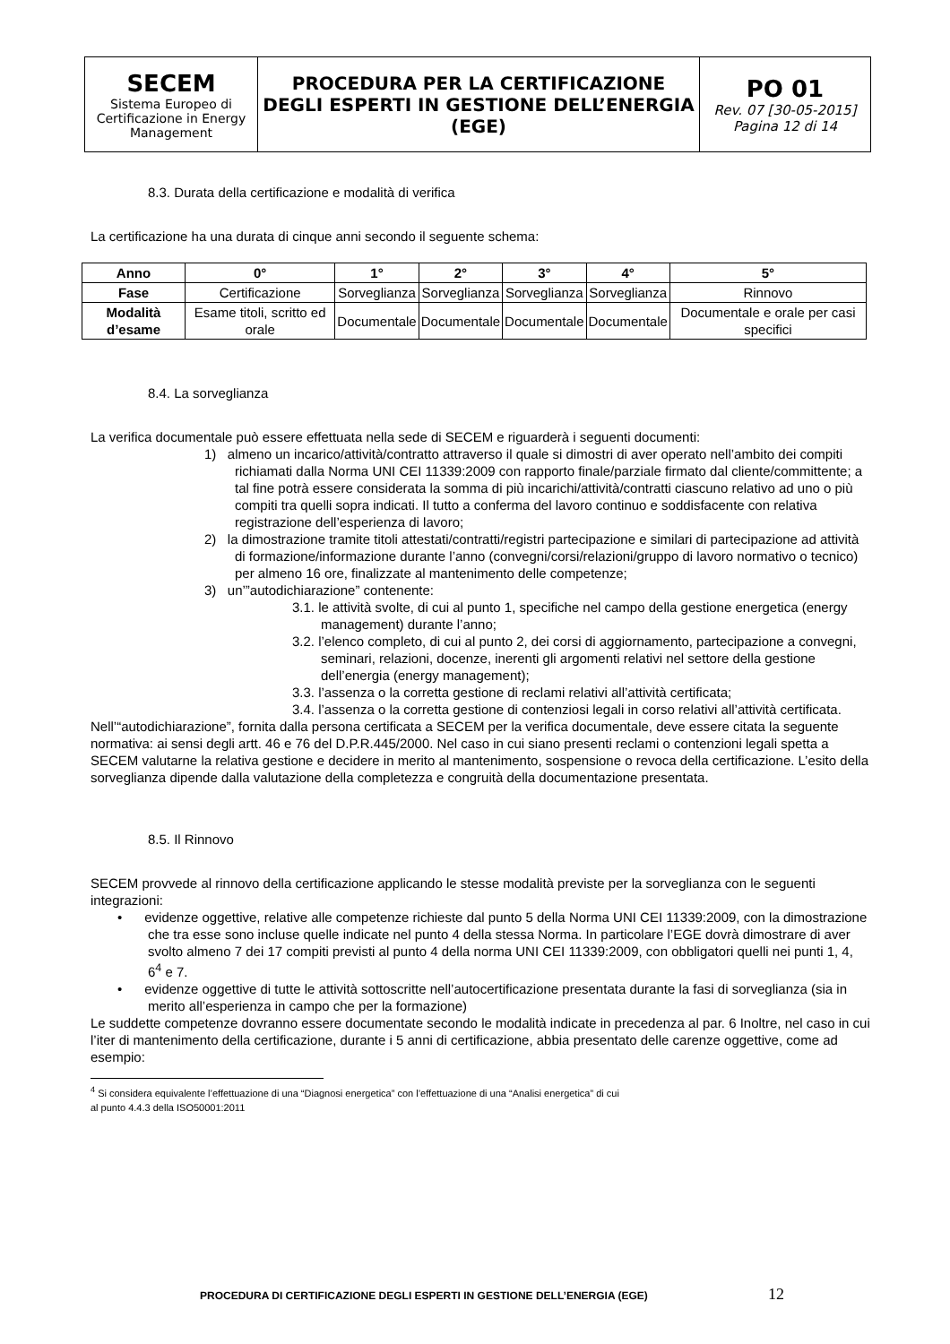| SECEM Sistema Europeo di Certificazione in Energy Management | PROCEDURA PER LA CERTIFICAZIONE DEGLI ESPERTI IN GESTIONE DELL’ENERGIA (EGE) | PO 01 Rev. 07 [30-05-2015] Pagina 12 di 14 |
8.3. Durata della certificazione e modalità di verifica
La certificazione ha una durata di cinque anni secondo il seguente schema:
| Anno | 0° | 1° | 2° | 3° | 4° | 5° |
| --- | --- | --- | --- | --- | --- | --- |
| Fase | Certificazione | Sorveglianza | Sorveglianza | Sorveglianza | Sorveglianza | Rinnovo |
| Modalità d’esame | Esame titoli, scritto ed orale | Documentale | Documentale | Documentale | Documentale | Documentale e orale per casi specifici |
8.4. La sorveglianza
La verifica documentale può essere effettuata nella sede di SECEM e riguarderà i seguenti documenti:
1) almeno un incarico/attività/contratto attraverso il quale si dimostri di aver operato nell’ambito dei compiti richiamati dalla Norma UNI CEI 11339:2009 con rapporto finale/parziale firmato dal cliente/committente; a tal fine potrà essere considerata la somma di più incarichi/attività/contratti ciascuno relativo ad uno o più compiti tra quelli sopra indicati. Il tutto a conferma del lavoro continuo e soddisfacente con relativa registrazione dell’esperienza di lavoro;
2) la dimostrazione tramite titoli attestati/contratti/registri partecipazione e similari di partecipazione ad attività di formazione/informazione durante l’anno (convegni/corsi/relazioni/gruppo di lavoro normativo o tecnico) per almeno 16 ore, finalizzate al mantenimento delle competenze;
3) un’”autodichiarazione” contenente:
3.1. le attività svolte, di cui al punto 1, specifiche nel campo della gestione energetica (energy management) durante l’anno;
3.2. l’elenco completo, di cui al punto 2, dei corsi di aggiornamento, partecipazione a convegni, seminari, relazioni, docenze, inerenti gli argomenti relativi nel settore della gestione dell’energia (energy management);
3.3. l’assenza o la corretta gestione di reclami relativi all’attività certificata;
3.4. l’assenza o la corretta gestione di contenziosi legali in corso relativi all’attività certificata.
Nell’“autodichiarazione”, fornita dalla persona certificata a SECEM per la verifica documentale, deve essere citata la seguente normativa: ai sensi degli artt. 46 e 76 del D.P.R.445/2000. Nel caso in cui siano presenti reclami o contenzioni legali spetta a SECEM valutarne la relativa gestione e decidere in merito al mantenimento, sospensione o revoca della certificazione. L’esito della sorveglianza dipende dalla valutazione della completezza e congruità della documentazione presentata.
8.5. Il Rinnovo
SECEM provvede al rinnovo della certificazione applicando le stesse modalità previste per la sorveglianza con le seguenti integrazioni:
• evidenze oggettive, relative alle competenze richieste dal punto 5 della Norma UNI CEI 11339:2009, con la dimostrazione che tra esse sono incluse quelle indicate nel punto 4 della stessa Norma. In particolare l’EGE dovrà dimostrare di aver svolto almeno 7 dei 17 compiti previsti al punto 4 della norma UNI CEI 11339:2009, con obbligatori quelli nei punti 1, 4, 6<sup>4</sup> e 7.
• evidenze oggettive di tutte le attività sottoscritte nell’autocertificazione presentata durante la fasi di sorveglianza (sia in merito all’esperienza in campo che per la formazione)
Le suddette competenze dovranno essere documentate secondo le modalità indicate in precedenza al par. 6 Inoltre, nel caso in cui l’iter di mantenimento della certificazione, durante i 5 anni di certificazione, abbia presentato delle carenze oggettive, come ad esempio:
<sup>4</sup> Si considera equivalente l’effettuazione di una “Diagnosi energetica” con l’effettuazione di una “Analisi energetica” di cui al punto 4.4.3 della ISO50001:2011
PROCEDURA DI CERTIFICAZIONE DEGLI ESPERTI IN GESTIONE DELL’ENERGIA (EGE) 12